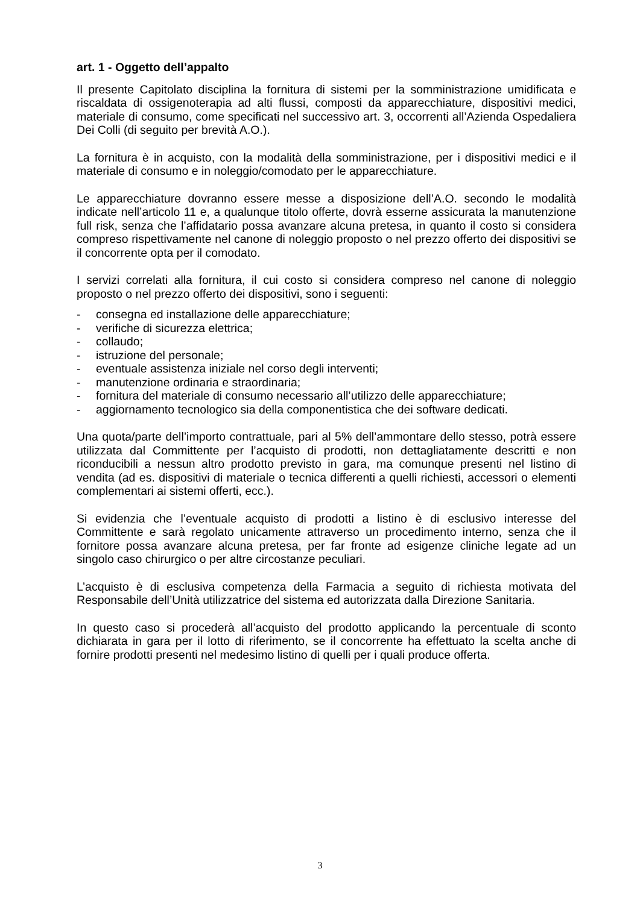art. 1 - Oggetto dell’appalto
Il presente Capitolato disciplina la fornitura di sistemi per la somministrazione umidificata e riscaldata di ossigenoterapia ad alti flussi, composti da apparecchiature, dispositivi medici, materiale di consumo, come specificati nel successivo art. 3, occorrenti all’Azienda Ospedaliera Dei Colli (di seguito per brevità A.O.).
La fornitura è in acquisto, con la modalità della somministrazione, per i dispositivi medici e il materiale di consumo e in noleggio/comodato per le apparecchiature.
Le apparecchiature dovranno essere messe a disposizione dell’A.O. secondo le modalità indicate nell’articolo 11 e, a qualunque titolo offerte, dovrà esserne assicurata la manutenzione full risk, senza che l’affidatario possa avanzare alcuna pretesa, in quanto il costo si considera compreso rispettivamente nel canone di noleggio proposto o nel prezzo offerto dei dispositivi se il concorrente opta per il comodato.
I servizi correlati alla fornitura, il cui costo si considera compreso nel canone di noleggio proposto o nel prezzo offerto dei dispositivi, sono i seguenti:
- consegna ed installazione delle apparecchiature;
- verifiche di sicurezza elettrica;
- collaudo;
- istruzione del personale;
- eventuale assistenza iniziale nel corso degli interventi;
- manutenzione ordinaria e straordinaria;
- fornitura del materiale di consumo necessario all’utilizzo delle apparecchiature;
- aggiornamento tecnologico sia della componentistica che dei software dedicati.
Una quota/parte dell’importo contrattuale, pari al 5% dell’ammontare dello stesso, potrà essere utilizzata dal Committente per l’acquisto di prodotti, non dettagliatamente descritti e non riconducibili a nessun altro prodotto previsto in gara, ma comunque presenti nel listino di vendita (ad es. dispositivi di materiale o tecnica differenti a quelli richiesti, accessori o elementi complementari ai sistemi offerti, ecc.).
Si evidenzia che l’eventuale acquisto di prodotti a listino è di esclusivo interesse del Committente e sarà regolato unicamente attraverso un procedimento interno, senza che il fornitore possa avanzare alcuna pretesa, per far fronte ad esigenze cliniche legate ad un singolo caso chirurgico o per altre circostanze peculiari.
L’acquisto è di esclusiva competenza della Farmacia a seguito di richiesta motivata del Responsabile dell’Unità utilizzatrice del sistema ed autorizzata dalla Direzione Sanitaria.
In questo caso si procederà all’acquisto del prodotto applicando la percentuale di sconto dichiarata in gara per il lotto di riferimento, se il concorrente ha effettuato la scelta anche di fornire prodotti presenti nel medesimo listino di quelli per i quali produce offerta.
3